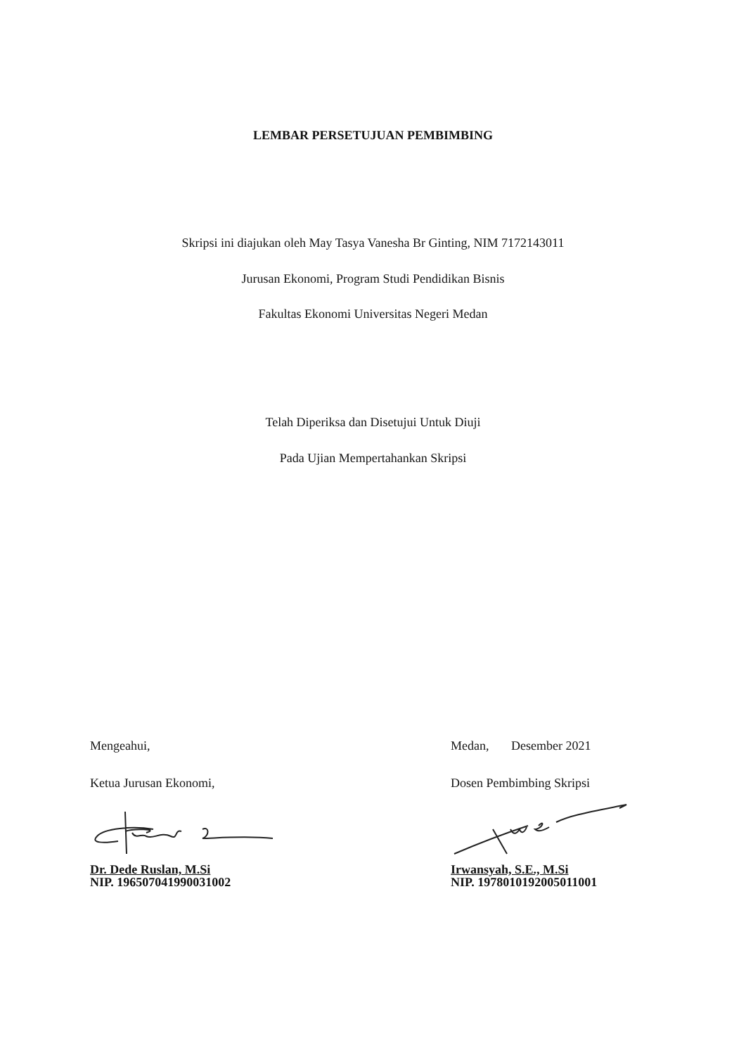LEMBAR PERSETUJUAN PEMBIMBING
Skripsi ini diajukan oleh May Tasya Vanesha Br Ginting, NIM 7172143011
Jurusan Ekonomi, Program Studi Pendidikan Bisnis
Fakultas Ekonomi Universitas Negeri Medan
Telah Diperiksa dan Disetujui Untuk Diuji
Pada Ujian Mempertahankan Skripsi
Mengeahui,
Ketua Jurusan Ekonomi,
Dr. Dede Ruslan, M.Si
NIP. 196507041990031002
Medan, Desember 2021
Dosen Pembimbing Skripsi
Irwansyah, S.E., M.Si
NIP. 197801019200501100­1